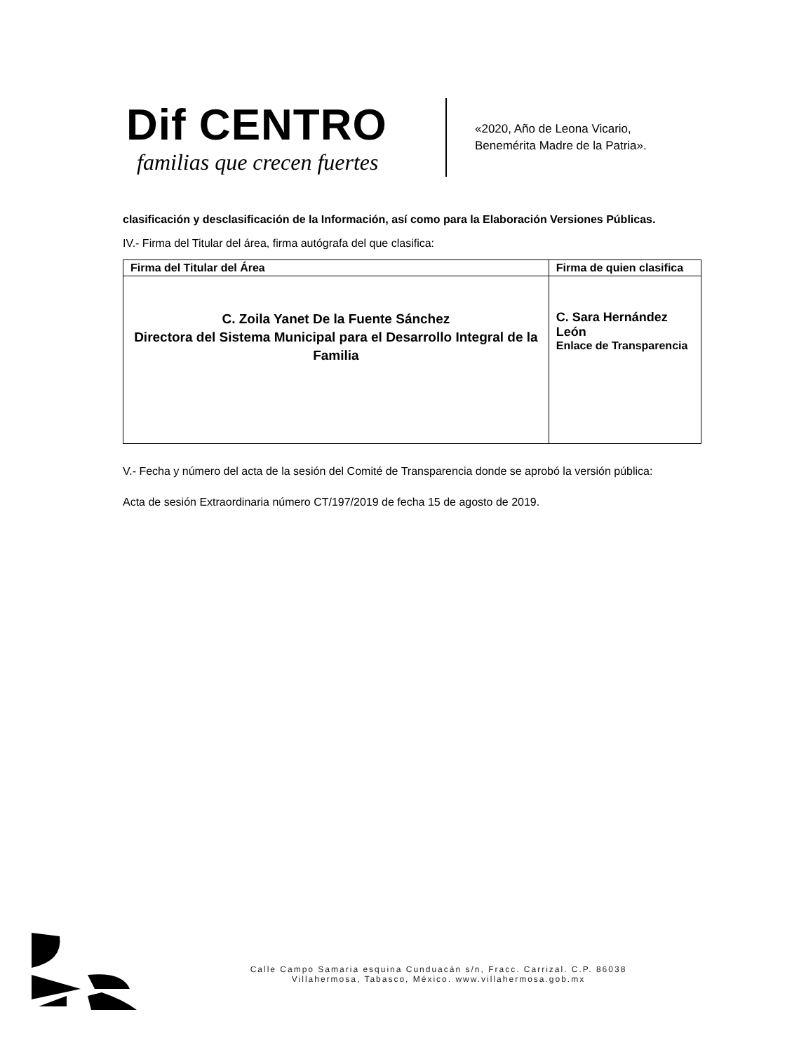Dif CENTRO
familias que crecen fuertes
«2020, Año de Leona Vicario,
Benemérita Madre de la Patria».
clasificación y desclasificación de la Información, así como para la Elaboración Versiones Públicas.
IV.- Firma del Titular del área, firma autógrafa del que clasifica:
| Firma del Titular del Área | Firma de quien clasifica |
| --- | --- |
| C. Zoila Yanet De la Fuente Sánchez Directora del Sistema Municipal para el Desarrollo Integral de la Familia | C. Sara Hernández León Enlace de Transparencia |
V.- Fecha y número del acta de la sesión del Comité de Transparencia donde se aprobó la versión pública:
Acta de sesión Extraordinaria número CT/197/2019 de fecha 15 de agosto de 2019.
Calle Campo Samaria esquina Cunduacán s/n, Fracc. Carrizal. C.P. 86038
Villahermosa, Tabasco, México. www.villahermosa.gob.mx